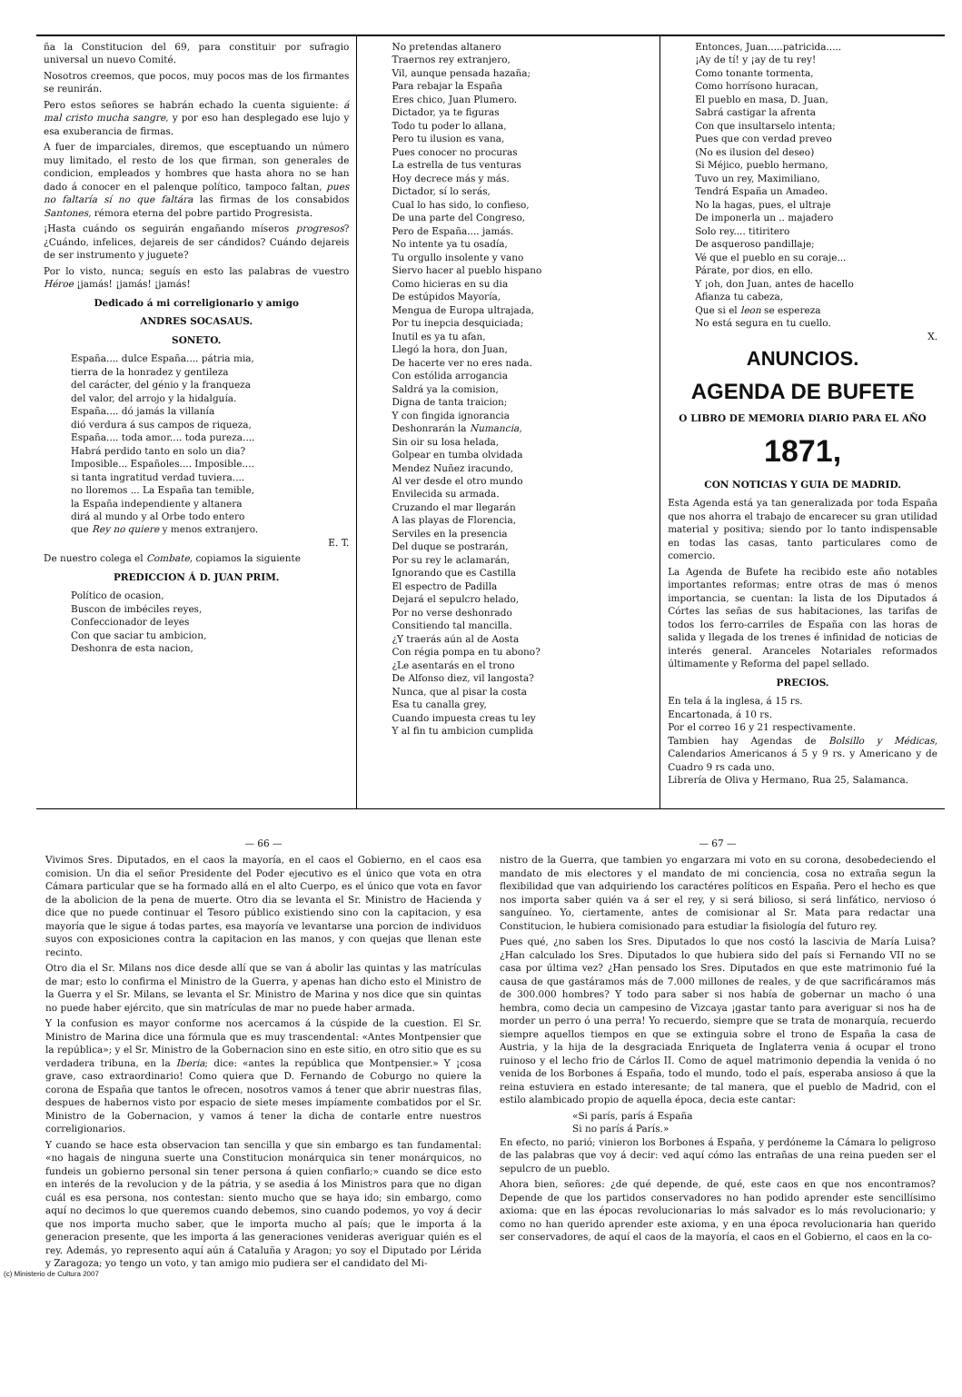ña la Constitucion del 69, para constituir por sufragio universal un nuevo Comité.
Nosotros creemos, que pocos, muy pocos mas de los firmantes se reunirán.
Pero estos señores se habrán echado la cuenta siguiente: á mal cristo mucha sangre, y por eso han desplegado ese lujo y esa exuberancia de firmas.
A fuer de imparciales, diremos, que esceptuando un número muy limitado, el resto de los que firman, son generales de condicion, empleados y hombres que hasta ahora no se han dado á conocer en el palenque político, tampoco faltan, pues no faltaría sí no que faltára las firmas de los consabidos Santones, rémora eterna del pobre partido Progresista.
¡Hasta cuándo os seguirán engañando míseros progresos? ¿Cuándo, infelices, dejareis de ser cándidos? Cuándo dejareis de ser instrumento y juguete?
Por lo visto, nunca; seguís en esto las palabras de vuestro Héroe ¡jamás! ¡jamás! ¡jamás!
Dedicado á mi correligionario y amigo
ANDRES SOCASAUS.
SONETO.
España.... dulce España.... pátria mia,
tierra de la honradez y gentileza
del carácter, del génio y la franqueza
del valor, del arrojo y la hidalguía.
España.... dó jamás la villanía
dió verdura á sus campos de riqueza,
España.... toda amor.... toda pureza....
Habrá perdido tanto en solo un dia?
Imposible... Españoles.... Imposible....
si tanta ingratitud verdad tuviera....
no lloremos ... La España tan temible,
la España independiente y altanera
dirá al mundo y al Orbe todo entero
que Rey no quiere y menos extranjero.
E. T.
De nuestro colega el Combate, copiamos la siguiente
PREDICCION Á D. JUAN PRIM.
Político de ocasion,
Buscon de imbéciles reyes,
Confeccionador de leyes
Con que saciar tu ambicion,
Deshonra de esta nacion,
No pretendas altanero
Traernos rey extranjero,
Vil, aunque pensada hazaña;
Para rebajar la España
Eres chico, Juan Plumero.
Dictador, ya te figuras
Todo tu poder lo allana,
Pero tu ilusion es vana,
Pues conocer no procuras
La estrella de tus venturas
Hoy decrece más y más.
Dictador, sí lo serás,
Cual lo has sido, lo confieso,
De una parte del Congreso,
Pero de España.... jamás.
No intente ya tu osadía,
Tu orgullo insolente y vano
Siervo hacer al pueblo hispano
Como hicieras en su dia
De estúpidos Mayoría,
Mengua de Europa ultrajada,
Por tu inepcia desquiciada;
Inutil es ya tu afan,
Llegó la hora, don Juan,
De hacerte ver no eres nada.
Con estólida arrogancia
Saldrá ya la comision,
Digna de tanta traicion;
Y con fingida ignorancia
Deshonrarán la Numancia,
Sin oir su losa helada,
Golpear en tumba olvidada
Mendez Nuñez iracundo,
Al ver desde el otro mundo
Envilecida su armada.
Cruzando el mar llegarán
A las playas de Florencia,
Serviles en la presencia
Del duque se postrarán,
Por su rey le aclamarán,
Ignorando que es Castilla
El espectro de Padilla
Dejará el sepulcro helado,
Por no verse deshonrado
Consitiendo tal mancilla.
¿Y traerás aún al de Aosta
Con régia pompa en tu abono?
¿Le asentarás en el trono
De Alfonso diez, vil langosta?
Nunca, que al pisar la costa
Esa tu canalla grey,
Cuando impuesta creas tu ley
Y al fin tu ambicion cumplida
Entonces, Juan.....patricida.....
¡Ay de tí! y ¡ay de tu rey!
Como tonante tormenta,
Como horrísono huracan,
El pueblo en masa, D. Juan,
Sabrá castigar la afrenta
Con que insultarselo intenta;
Pues que con verdad preveo
(No es ilusion del deseo)
Si Méjico, pueblo hermano,
Tuvo un rey, Maximiliano,
Tendrá España un Amadeo.
No la hagas, pues, el ultraje
De imponerla un .. majadero
Solo rey.... titiritero
De asqueroso pandillaje;
Vé que el pueblo en su coraje...
Párate, por dios, en ello.
Y ¡oh, don Juan, antes de hacello
Afianza tu cabeza,
Que si el leon se espereza
No está segura en tu cuello.
X.
ANUNCIOS.
AGENDA DE BUFETE
O LIBRO DE MEMORIA DIARIO PARA EL AÑO
1871,
CON NOTICIAS Y GUIA DE MADRID.
Esta Agenda está ya tan generalizada por toda España que nos ahorra el trabajo de encarecer su gran utilidad material y positiva; siendo por lo tanto indispensable en todas las casas, tanto particulares como de comercio.
La Agenda de Bufete ha recibido este año notables importantes reformas; entre otras de mas ó menos importancia, se cuentan: la lista de los Diputados á Córtes las señas de sus habitaciones, las tarifas de todos los ferro-carriles de España con las horas de salida y llegada de los trenes é infinidad de noticias de interés general. Aranceles Notariales reformados últimamente y Reforma del papel sellado.
PRECIOS.
En tela á la inglesa, á 15 rs.
Encartonada, á 10 rs.
Por el correo 16 y 21 respectivamente.
Tambien hay Agendas de Bolsillo y Médicas, Calendarios Americanos á 5 y 9 rs. y Americano y de Cuadro 9 rs cada uno.
Librería de Oliva y Hermano, Rua 25, Salamanca.
— 66 —
Vivimos Sres. Diputados, en el caos la mayoría, en el caos el Gobierno, en el caos esa comision. Un dia el señor Presidente del Poder ejecutivo es el único que vota en otra Cámara particular que se ha formado allá en el alto Cuerpo, es el único que vota en favor de la abolicion de la pena de muerte. Otro dia se levanta el Sr. Ministro de Hacienda y dice que no puede continuar el Tesoro público existiendo sino con la capitacion, y esa mayoría que le sigue á todas partes, esa mayoría ve levantarse una porcion de individuos suyos con exposiciones contra la capitacion en las manos, y con quejas que llenan este recinto.
Otro dia el Sr. Milans nos dice desde allí que se van á abolir las quintas y las matrículas de mar; esto lo confirma el Ministro de la Guerra, y apenas han dicho esto el Ministro de la Guerra y el Sr. Milans, se levanta el Sr. Ministro de Marina y nos dice que sin quintas no puede haber ejército, que sin matrículas de mar no puede haber armada.
Y la confusion es mayor conforme nos acercamos á la cúspide de la cuestion. El Sr. Ministro de Marina dice una fórmula que es muy trascendental: «Antes Montpensier que la república»; y el Sr. Ministro de la Gobernacion sino en este sitio, en otro sitio que es su verdadera tribuna, en la Iberia; dice: «antes la república que Montpensier.» Y ¡cosa grave, caso extraordinario! Como quiera que D. Fernando de Coburgo no quiere la corona de España que tantos le ofrecen, nosotros vamos á tener que abrir nuestras filas, despues de habernos visto por espacio de siete meses impíamente combatidos por el Sr. Ministro de la Gobernacion, y vamos á tener la dicha de contarle entre nuestros correligionarios.
Y cuando se hace esta observacion tan sencilla y que sin embargo es tan fundamental: «no hagais de ninguna suerte una Constitucion monárquica sin tener monárquicos, no fundeis un gobierno personal sin tener persona á quien confiarlo;» cuando se dice esto en interés de la revolucion y de la pátria, y se asedia á los Ministros para que no digan cuál es esa persona, nos contestan: siento mucho que se haya ido; sin embargo, como aquí no decimos lo que queremos cuando debemos, sino cuando podemos, yo voy á decir que nos importa mucho saber, que le importa mucho al país; que le importa á la generacion presente, que les importa á las generaciones venideras averiguar quién es el rey. Además, yo represento aquí aún á Cataluña y Aragon; yo soy el Diputado por Lérida y Zaragoza; yo tengo un voto, y tan amigo mio pudiera ser el candidato del Mi-
— 67 —
nistro de la Guerra, que tambien yo engarzara mi voto en su corona, desobedeciendo el mandato de mis electores y el mandato de mi conciencia, cosa no extraña segun la flexibilidad que van adquiriendo los caractéres políticos en España. Pero el hecho es que nos importa saber quién va á ser el rey, y si será bilioso, si será linfático, nervioso ó sanguíneo. Yo, ciertamente, antes de comisionar al Sr. Mata para redactar una Constitucion, le hubiera comisionado para estudiar la fisiología del futuro rey.
Pues qué, ¿no saben los Sres. Diputados lo que nos costó la lascivia de María Luisa? ¿Han calculado los Sres. Diputados lo que hubiera sido del país si Fernando VII no se casa por última vez? ¿Han pensado los Sres. Diputados en que este matrimonio fué la causa de que gastáramos más de 7.000 millones de reales, y de que sacrificáramos más de 300.000 hombres? Y todo para saber si nos había de gobernar un macho ó una hembra, como decia un campesino de Vizcaya ¡gastar tanto para averiguar si nos ha de morder un perro ó una perra! Yo recuerdo, siempre que se trata de monarquía, recuerdo siempre aquellos tiempos en que se extinguia sobre el trono de España la casa de Austria, y la hija de la desgraciada Enriqueta de Inglaterra venia á ocupar el trono ruinoso y el lecho frio de Cárlos II. Como de aquel matrimonio dependia la venida ó no venida de los Borbones á España, todo el mundo, todo el país, esperaba ansioso á que la reina estuviera en estado interesante; de tal manera, que el pueblo de Madrid, con el estilo alambicado propio de aquella época, decia este cantar:
«Si parís, parís á España
Si no parís á París.»
En efecto, no parió; vinieron los Borbones á España, y perdóneme la Cámara lo peligroso de las palabras que voy á decir: ved aquí cómo las entrañas de una reina pueden ser el sepulcro de un pueblo.
Ahora bien, señores: ¿de qué depende, de qué, este caos en que nos encontramos? Depende de que los partidos conservadores no han podido aprender este sencillísimo axioma: que en las épocas revolucionarias lo más salvador es lo más revolucionario; y como no han querido aprender este axioma, y en una época revolucionaria han querido ser conservadores, de aquí el caos de la mayoría, el caos en el Gobierno, el caos en la co-
(c) Ministerio de Cultura 2007